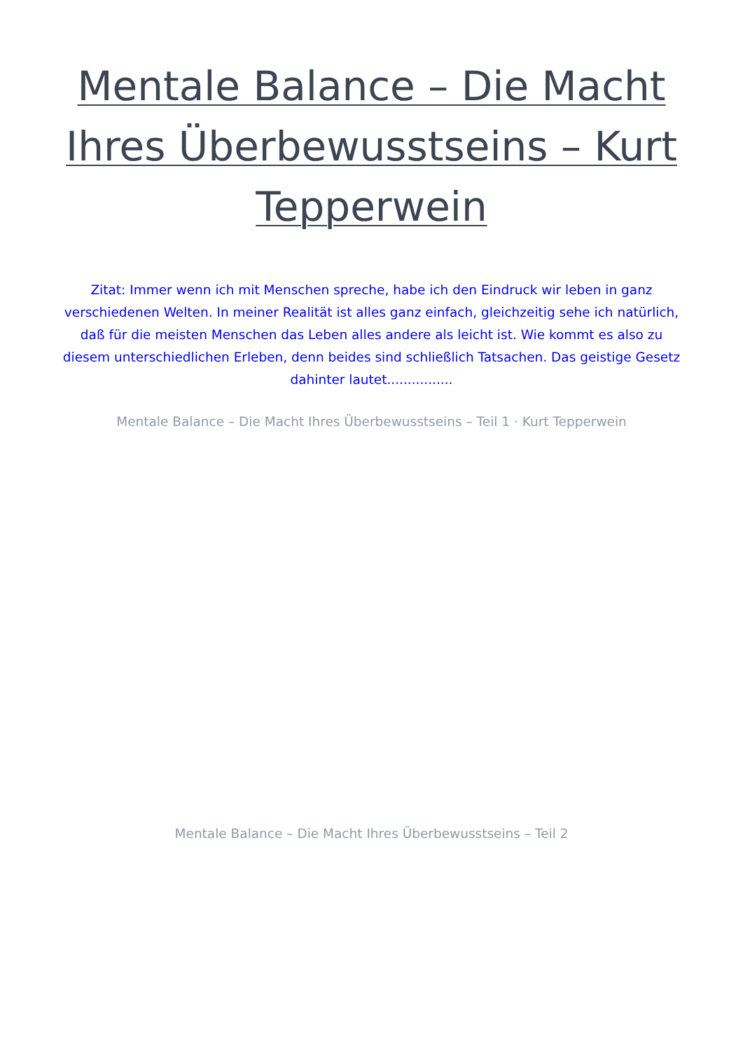Mentale Balance – Die Macht Ihres Überbewusstseins – Kurt Tepperwein
Zitat: Immer wenn ich mit Menschen spreche, habe ich den Eindruck wir leben in ganz verschiedenen Welten. In meiner Realität ist alles ganz einfach, gleichzeitig sehe ich natürlich, daß für die meisten Menschen das Leben alles andere als leicht ist. Wie kommt es also zu diesem unterschiedlichen Erleben, denn beides sind schließlich Tatsachen. Das geistige Gesetz dahinter lautet................
Mentale Balance – Die Macht Ihres Überbewusstseins – Teil 1 · Kurt Tepperwein
Mentale Balance – Die Macht Ihres Überbewusstseins – Teil 2